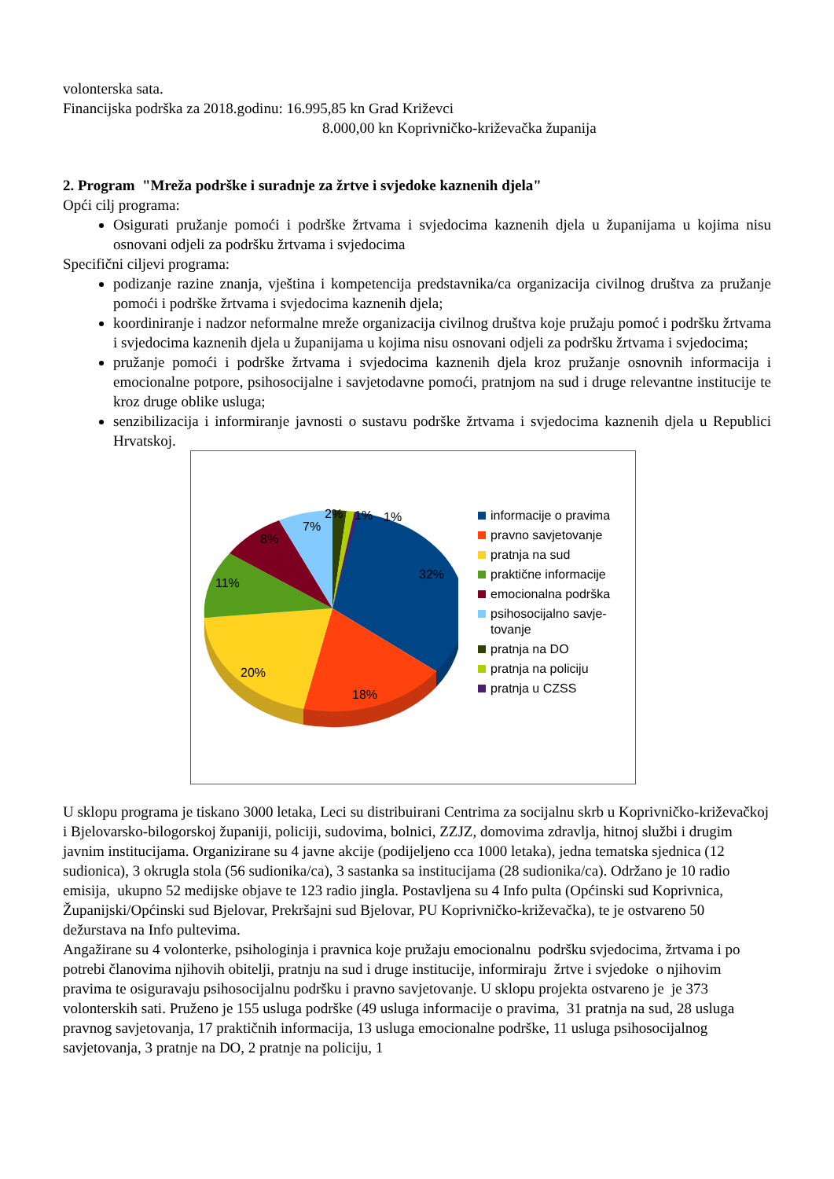volonterska sata.
Financijska podrška za 2018.godinu: 16.995,85 kn Grad Križevci
8.000,00 kn Koprivničko-križevačka županija
2. Program "Mreža podrške i suradnje za žrtve i svjedoke kaznenih djela"
Opći cilj programa:
Osigurati pružanje pomoći i podrške žrtvama i svjedocima kaznenih djela u županijama u kojima nisu osnovani odjeli za podršku žrtvama i svjedocima
Specifični ciljevi programa:
podizanje razine znanja, vještina i kompetencija predstavnika/ca organizacija civilnog društva za pružanje pomoći i podrške žrtvama i svjedocima kaznenih djela;
koordiniranje i nadzor neformalne mreže organizacija civilnog društva koje pružaju pomoć i podršku žrtvama i svjedocima kaznenih djela u županijama u kojima nisu osnovani odjeli za podršku žrtvama i svjedocima;
pružanje pomoći i podrške žrtvama i svjedocima kaznenih djela kroz pružanje osnovnih informacija i emocionalne potpore, psihosocijalne i savjetodavne pomoći, pratnjom na sud i druge relevantne institucije te kroz druge oblike usluga;
senzibilizacija i informiranje javnosti o sustavu podrške žrtvama i svjedocima kaznenih djela u Republici Hrvatskoj.
32%
18%
20%
11%
8%
7%
2% 1% 1%
informacije o pravima
pravno savjetovanje
pratnja na sud
praktične informacije
emocionalna podrška
psihosocijalno savje-
tovanje
pratnja na DO
pratnja na policiju
pratnja u CZSS
U sklopu programa je tiskano 3000 letaka, Leci su distribuirani Centrima za socijalnu skrb u Koprivničko-križevačkoj i Bjelovarsko-bilogorskoj županiji, policiji, sudovima, bolnici, ZZJZ, domovima zdravlja, hitnoj službi i drugim javnim institucijama. Organizirane su 4 javne akcije (podijeljeno cca 1000 letaka), jedna tematska sjednica (12 sudionica), 3 okrugla stola (56 sudionika/ca), 3 sastanka sa institucijama (28 sudionika/ca). Održano je 10 radio emisija, ukupno 52 medijske objave te 123 radio jingla. Postavljena su 4 Info pulta (Općinski sud Koprivnica, Županijski/Općinski sud Bjelovar, Prekršajni sud Bjelovar, PU Koprivničko-križevačka), te je ostvareno 50 dežurstava na Info pultevima.
Angažirane su 4 volonterke, psihologinja i pravnica koje pružaju emocionalnu podršku svjedocima, žrtvama i po potrebi članovima njihovih obitelji, pratnju na sud i druge institucije, informiraju žrtve i svjedoke o njihovim pravima te osiguravaju psihosocijalnu podršku i pravno savjetovanje. U sklopu projekta ostvareno je je 373 volonterskih sati. Pruženo je 155 usluga podrške (49 usluga informacije o pravima, 31 pratnja na sud, 28 usluga pravnog savjetovanja, 17 praktičnih informacija, 13 usluga emocionalne podrške, 11 usluga psihosocijalnog savjetovanja, 3 pratnje na DO, 2 pratnje na policiju, 1